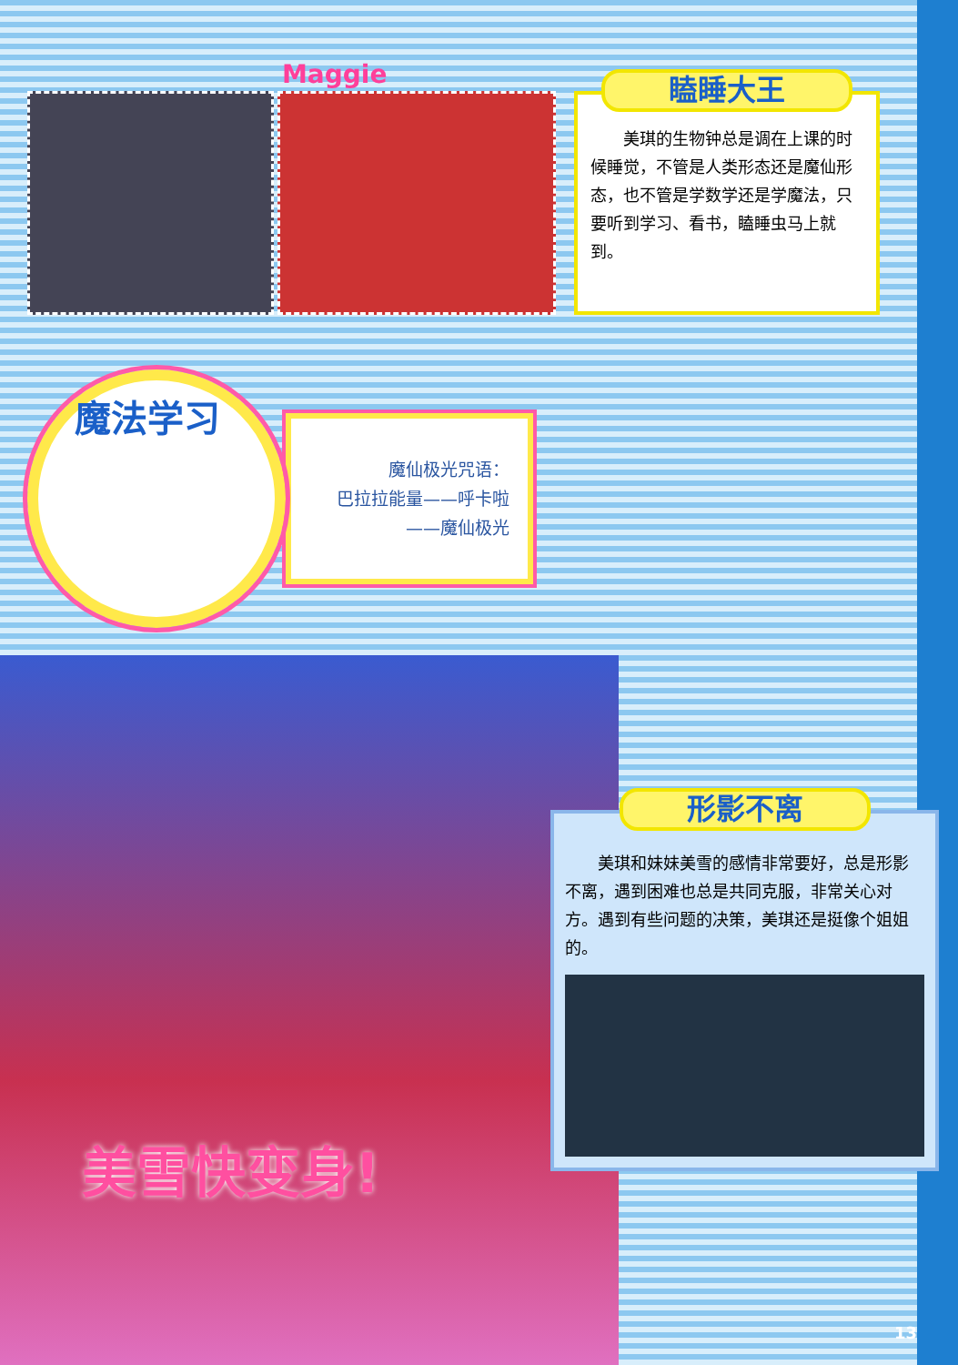Maggie
瞌睡大王
　　美琪的生物钟总是调在上课的时候睡觉，不管是人类形态还是魔仙形态，也不管是学数学还是学魔法，只要听到学习、看书，瞌睡虫马上就到。
魔法学习
魔仙极光咒语：
巴拉拉能量——呼卡啦——魔仙极光
美雪快变身!
形影不离
　　美琪和妹妹美雪的感情非常要好，总是形影不离，遇到困难也总是共同克服，非常关心对方。遇到有些问题的决策，美琪还是挺像个姐姐的。
13